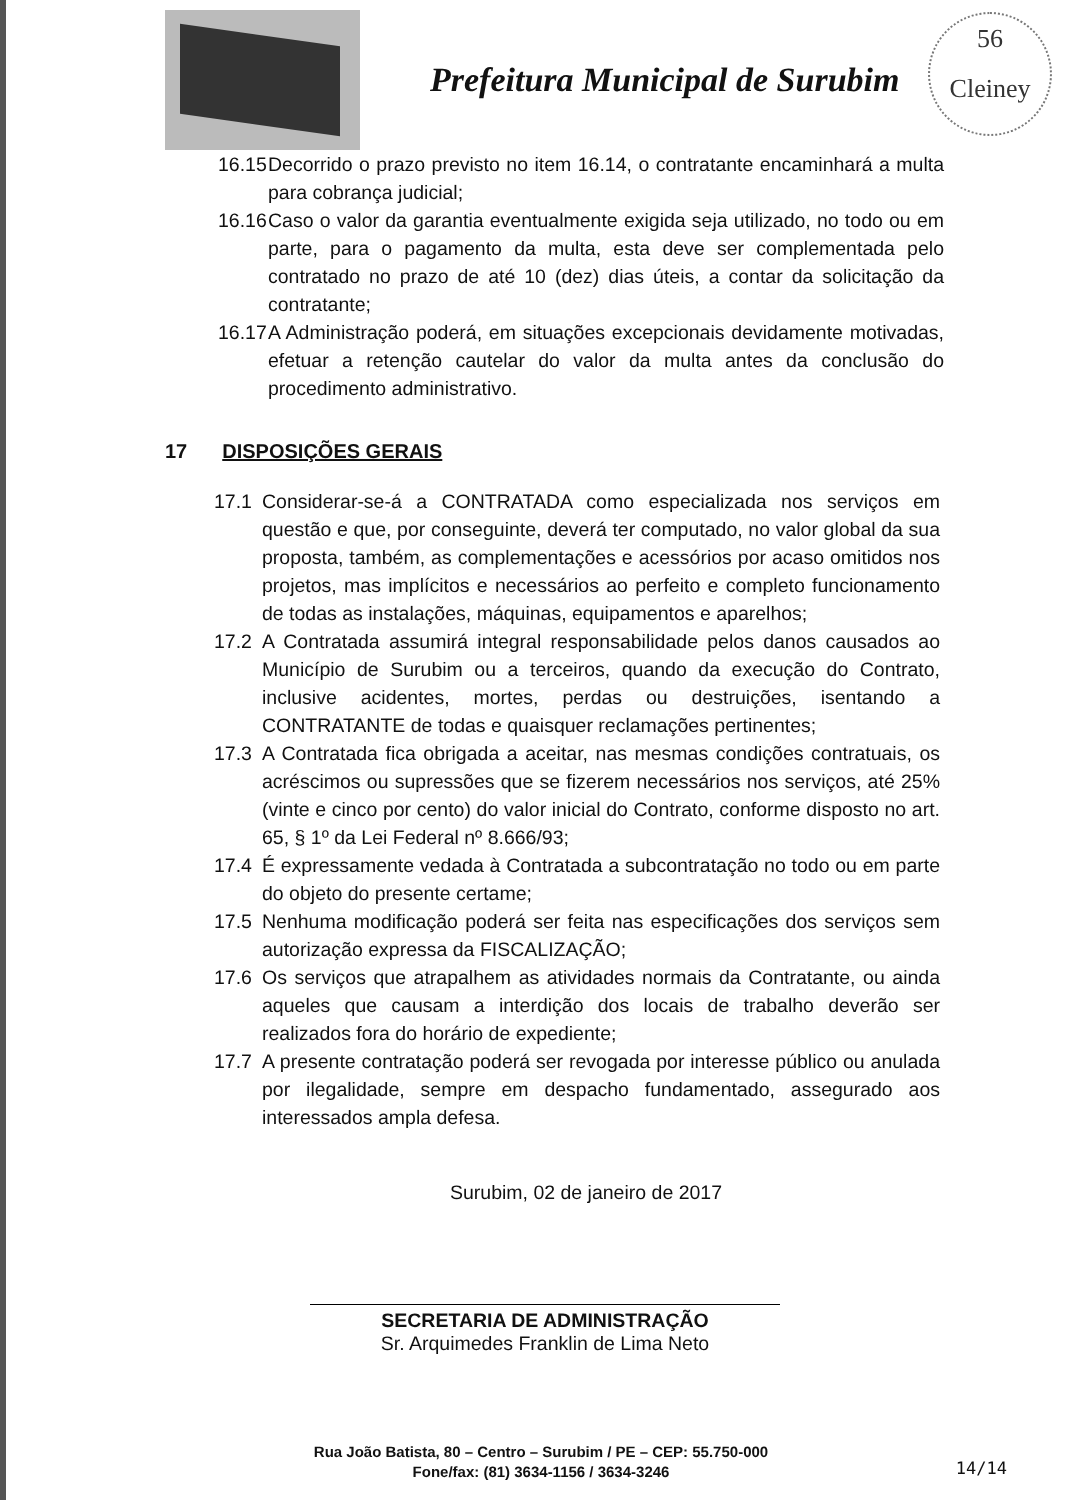Prefeitura Municipal de Surubim
56
Cleiney
16.15 Decorrido o prazo previsto no item 16.14, o contratante encaminhará a multa para cobrança judicial;
16.16 Caso o valor da garantia eventualmente exigida seja utilizado, no todo ou em parte, para o pagamento da multa, esta deve ser complementada pelo contratado no prazo de até 10 (dez) dias úteis, a contar da solicitação da contratante;
16.17 A Administração poderá, em situações excepcionais devidamente motivadas, efetuar a retenção cautelar do valor da multa antes da conclusão do procedimento administrativo.
17 DISPOSIÇÕES GERAIS
17.1 Considerar-se-á a CONTRATADA como especializada nos serviços em questão e que, por conseguinte, deverá ter computado, no valor global da sua proposta, também, as complementações e acessórios por acaso omitidos nos projetos, mas implícitos e necessários ao perfeito e completo funcionamento de todas as instalações, máquinas, equipamentos e aparelhos;
17.2 A Contratada assumirá integral responsabilidade pelos danos causados ao Município de Surubim ou a terceiros, quando da execução do Contrato, inclusive acidentes, mortes, perdas ou destruições, isentando a CONTRATANTE de todas e quaisquer reclamações pertinentes;
17.3 A Contratada fica obrigada a aceitar, nas mesmas condições contratuais, os acréscimos ou supressões que se fizerem necessários nos serviços, até 25% (vinte e cinco por cento) do valor inicial do Contrato, conforme disposto no art. 65, § 1º da Lei Federal nº 8.666/93;
17.4 É expressamente vedada à Contratada a subcontratação no todo ou em parte do objeto do presente certame;
17.5 Nenhuma modificação poderá ser feita nas especificações dos serviços sem autorização expressa da FISCALIZAÇÃO;
17.6 Os serviços que atrapalhem as atividades normais da Contratante, ou ainda aqueles que causam a interdição dos locais de trabalho deverão ser realizados fora do horário de expediente;
17.7 A presente contratação poderá ser revogada por interesse público ou anulada por ilegalidade, sempre em despacho fundamentado, assegurado aos interessados ampla defesa.
Surubim, 02 de janeiro de 2017
SECRETARIA DE ADMINISTRAÇÃO
Sr. Arquimedes Franklin de Lima Neto
Rua João Batista, 80 – Centro – Surubim / PE – CEP: 55.750-000
Fone/fax: (81) 3634-1156 / 3634-3246
14/14